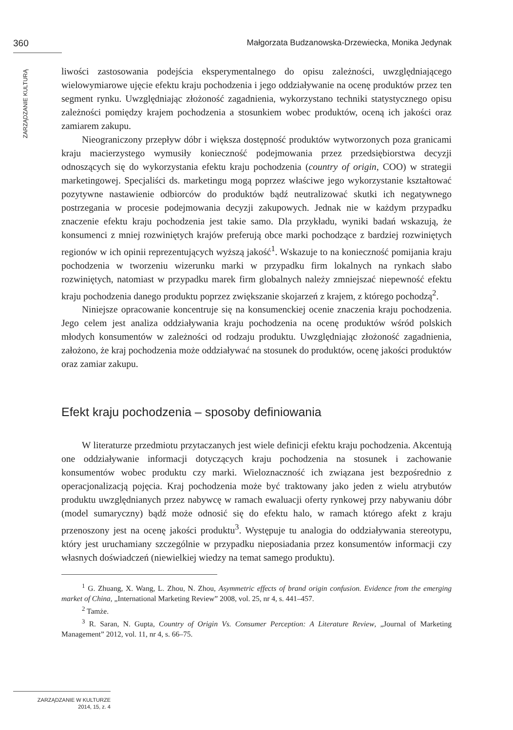360 Małgorzata Budzanowska-Drzewiecka, Monika Jedynak
ZARZĄDZANIE KULTURĄ
liwości zastosowania podejścia eksperymentalnego do opisu zależności, uwzględniającego wielowymiarowe ujęcie efektu kraju pochodzenia i jego oddziaływanie na ocenę produktów przez ten segment rynku. Uwzględniając złożoność zagadnienia, wykorzystano techniki statystycznego opisu zależności pomiędzy krajem pochodzenia a stosunkiem wobec produktów, oceną ich jakości oraz zamiarem zakupu.
Nieograniczony przepływ dóbr i większa dostępność produktów wytworzonych poza granicami kraju macierzystego wymusiły konieczność podejmowania przez przedsiębiorstwa decyzji odnoszących się do wykorzystania efektu kraju pochodzenia (country of origin, COO) w strategii marketingowej. Specjaliści ds. marketingu mogą poprzez właściwe jego wykorzystanie kształtować pozytywne nastawienie odbiorców do produktów bądź neutralizować skutki ich negatywnego postrzegania w procesie podejmowania decyzji zakupowych. Jednak nie w każdym przypadku znaczenie efektu kraju pochodzenia jest takie samo. Dla przykładu, wyniki badań wskazują, że konsumenci z mniej rozwiniętych krajów preferują obce marki pochodzące z bardziej rozwiniętych regionów w ich opinii reprezentujących wyższą jakość<sup>1</sup>. Wskazuje to na konieczność pomijania kraju pochodzenia w tworzeniu wizerunku marki w przypadku firm lokalnych na rynkach słabo rozwiniętych, natomiast w przypadku marek firm globalnych należy zmniejszać niepewność efektu kraju pochodzenia danego produktu poprzez zwiększanie skojarzeń z krajem, z którego pochodzą<sup>2</sup>.
Niniejsze opracowanie koncentruje się na konsumenckiej ocenie znaczenia kraju pochodzenia. Jego celem jest analiza oddziaływania kraju pochodzenia na ocenę produktów wśród polskich młodych konsumentów w zależności od rodzaju produktu. Uwzględniając złożoność zagadnienia, założono, że kraj pochodzenia może oddziaływać na stosunek do produktów, ocenę jakości produktów oraz zamiar zakupu.
Efekt kraju pochodzenia – sposoby definiowania
W literaturze przedmiotu przytaczanych jest wiele definicji efektu kraju pochodzenia. Akcentują one oddziaływanie informacji dotyczących kraju pochodzenia na stosunek i zachowanie konsumentów wobec produktu czy marki. Wieloznaczność ich związana jest bezpośrednio z operacjonalizacją pojęcia. Kraj pochodzenia może być traktowany jako jeden z wielu atrybutów produktu uwzględnianych przez nabywcę w ramach ewaluacji oferty rynkowej przy nabywaniu dóbr (model sumaryczny) bądź może odnosić się do efektu halo, w ramach którego afekt z kraju przenoszony jest na ocenę jakości produktu<sup>3</sup>. Występuje tu analogia do oddziaływania stereotypu, który jest uruchamiany szczególnie w przypadku nieposiadania przez konsumentów informacji czy własnych doświadczeń (niewielkiej wiedzy na temat samego produktu).
<sup>1</sup> G. Zhuang, X. Wang, L. Zhou, N. Zhou, Asymmetric effects of brand origin confusion. Evidence from the emerging market of China, „International Marketing Review” 2008, vol. 25, nr 4, s. 441–457.
<sup>2</sup> Tamże.
<sup>3</sup> R. Saran, N. Gupta, Country of Origin Vs. Consumer Perception: A Literature Review, „Journal of Marketing Management” 2012, vol. 11, nr 4, s. 66–75.
ZARZĄDZANIE W KULTURZE
2014, 15, z. 4